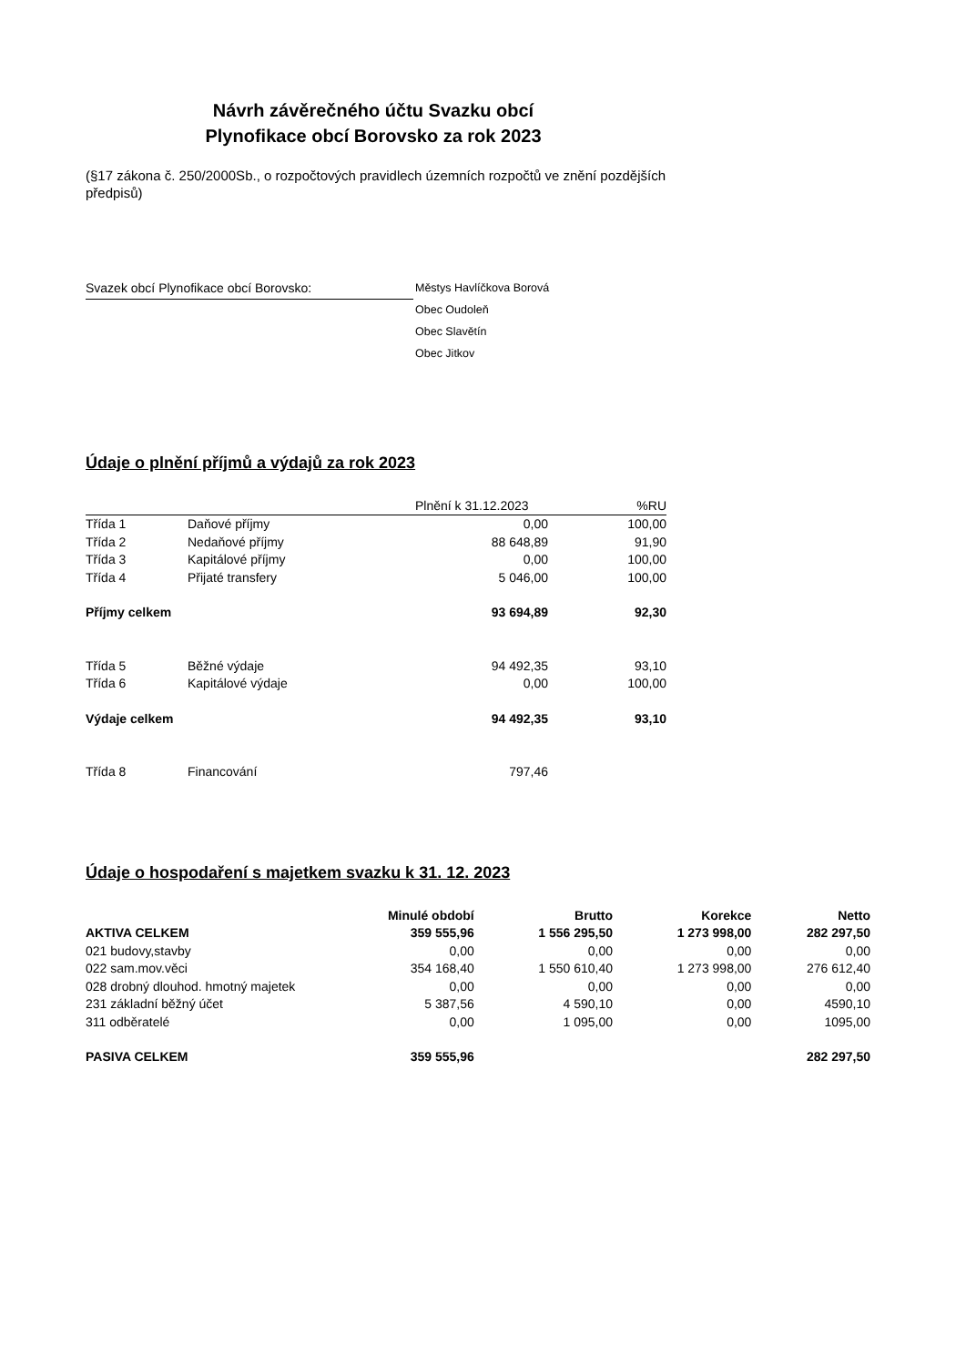Návrh závěrečného účtu Svazku obcí
Plynofikace obcí Borovsko za rok 2023
(§17 zákona č. 250/2000Sb., o rozpočtových pravidlech územních rozpočtů ve znění pozdějších předpisů)
Svazek obcí Plynofikace obcí Borovsko:
Městys Havlíčkova Borová
Obec Oudoleň
Obec Slavětín
Obec Jitkov
Údaje o plnění příjmů a výdajů za rok 2023
| | | Plnění k 31.12.2023 | %RU |
| Třída 1 | Daňové příjmy | 0,00 | 100,00 |
| Třída 2 | Nedaňové příjmy | 88 648,89 | 91,90 |
| Třída 3 | Kapitálové příjmy | 0,00 | 100,00 |
| Třída 4 | Přijaté transfery | 5 046,00 | 100,00 |
| Příjmy celkem | | 93 694,89 | 92,30 |
| Třída 5 | Běžné výdaje | 94 492,35 | 93,10 |
| Třída 6 | Kapitálové výdaje | 0,00 | 100,00 |
| Výdaje celkem | | 94 492,35 | 93,10 |
| Třída 8 | Financování | 797,46 | |
Údaje o hospodaření s majetkem svazku k 31. 12. 2023
| | Minulé období | Brutto | Korekce | Netto |
| AKTIVA CELKEM | 359 555,96 | 1 556 295,50 | 1 273 998,00 | 282 297,50 |
| 021 budovy,stavby | 0,00 | 0,00 | 0,00 | 0,00 |
| 022 sam.mov.věci | 354 168,40 | 1 550 610,40 | 1 273 998,00 | 276 612,40 |
| 028 drobný dlouhod. hmotný majetek | 0,00 | 0,00 | 0,00 | 0,00 |
| 231 základní běžný účet | 5 387,56 | 4 590,10 | 0,00 | 4590,10 |
| 311 odběratelé | 0,00 | 1 095,00 | 0,00 | 1095,00 |
| PASIVA CELKEM | 359 555,96 | | | 282 297,50 |